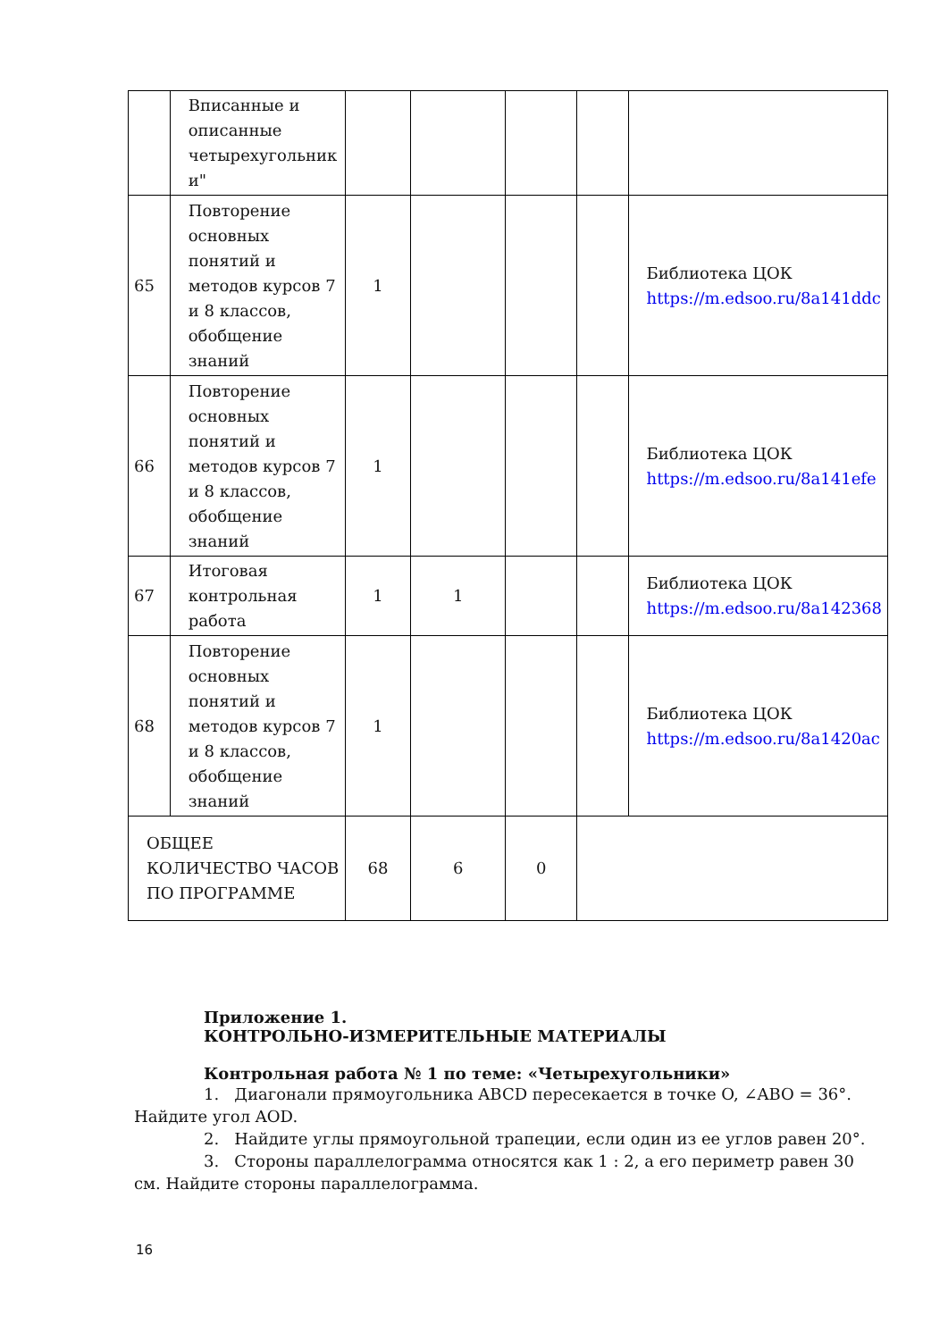| | Вписанные и описанные четырехугольник и" | | | | | |
| 65 | Повторение основных понятий и методов курсов 7 и 8 классов, обобщение знаний | 1 | | | | Библиотека ЦОК https://m.edsoo.ru/8a141ddc |
| 66 | Повторение основных понятий и методов курсов 7 и 8 классов, обобщение знаний | 1 | | | | Библиотека ЦОК https://m.edsoo.ru/8a141efe |
| 67 | Итоговая контрольная работа | 1 | 1 | | | Библиотека ЦОК https://m.edsoo.ru/8a142368 |
| 68 | Повторение основных понятий и методов курсов 7 и 8 классов, обобщение знаний | 1 | | | | Библиотека ЦОК https://m.edsoo.ru/8a1420ac |
| ОБЩЕЕ КОЛИЧЕСТВО ЧАСОВ ПО ПРОГРАММЕ | | 68 | 6 | 0 | | |
Приложение 1.
КОНТРОЛЬНО-ИЗМЕРИТЕЛЬНЫЕ МАТЕРИАЛЫ
Контрольная работа № 1 по теме: «Четырехугольники»
1. Диагонали прямоугольника ABCD пересекается в точке O, ∠ABO = 36°. Найдите угол AOD.
2. Найдите углы прямоугольной трапеции, если один из ее углов равен 20°.
3. Стороны параллелограмма относятся как 1 : 2, а его периметр равен 30 см. Найдите стороны параллелограмма.
16